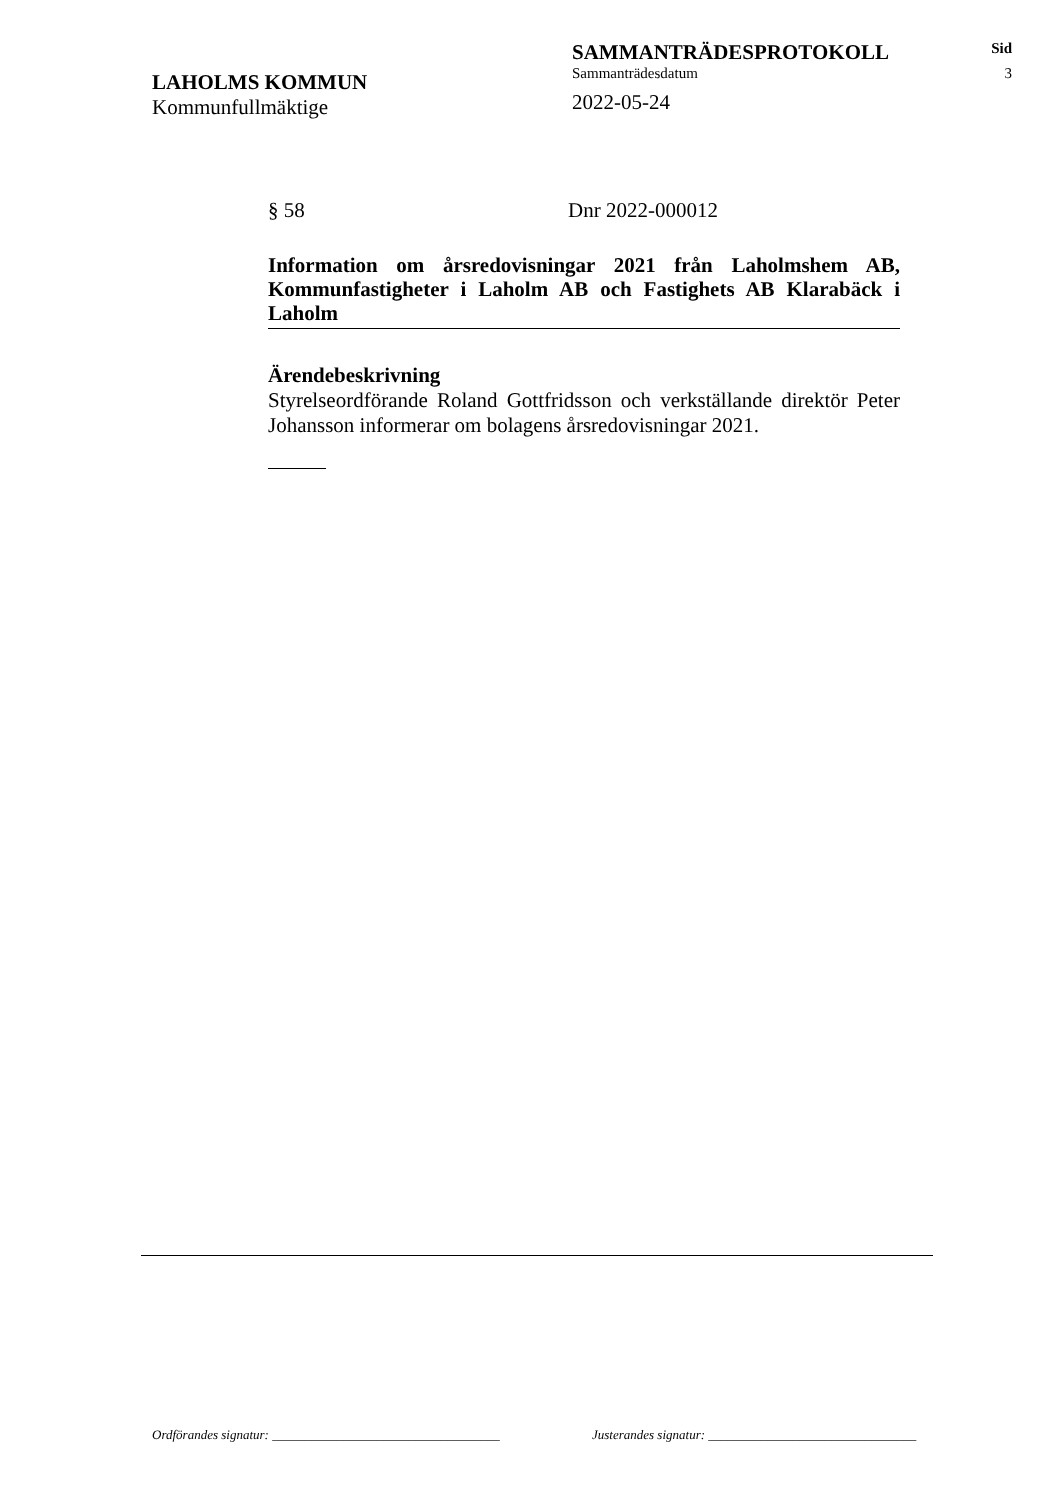LAHOLMS KOMMUN
Kommunfullmäktige
SAMMANTRÄDESPROTOKOLL
Sammanträdesdatum
2022-05-24
Sid
3
§ 58 Dnr 2022-000012
Information om årsredovisningar 2021 från Laholmshem AB, Kommunfastigheter i Laholm AB och Fastighets AB Klarabäck i Laholm
Ärendebeskrivning
Styrelseordförande Roland Gottfridsson och verkställande direktör Peter Johansson informerar om bolagens årsredovisningar 2021.
Ordförandes signatur: ___________________________________ Justerandes signatur: ________________________________